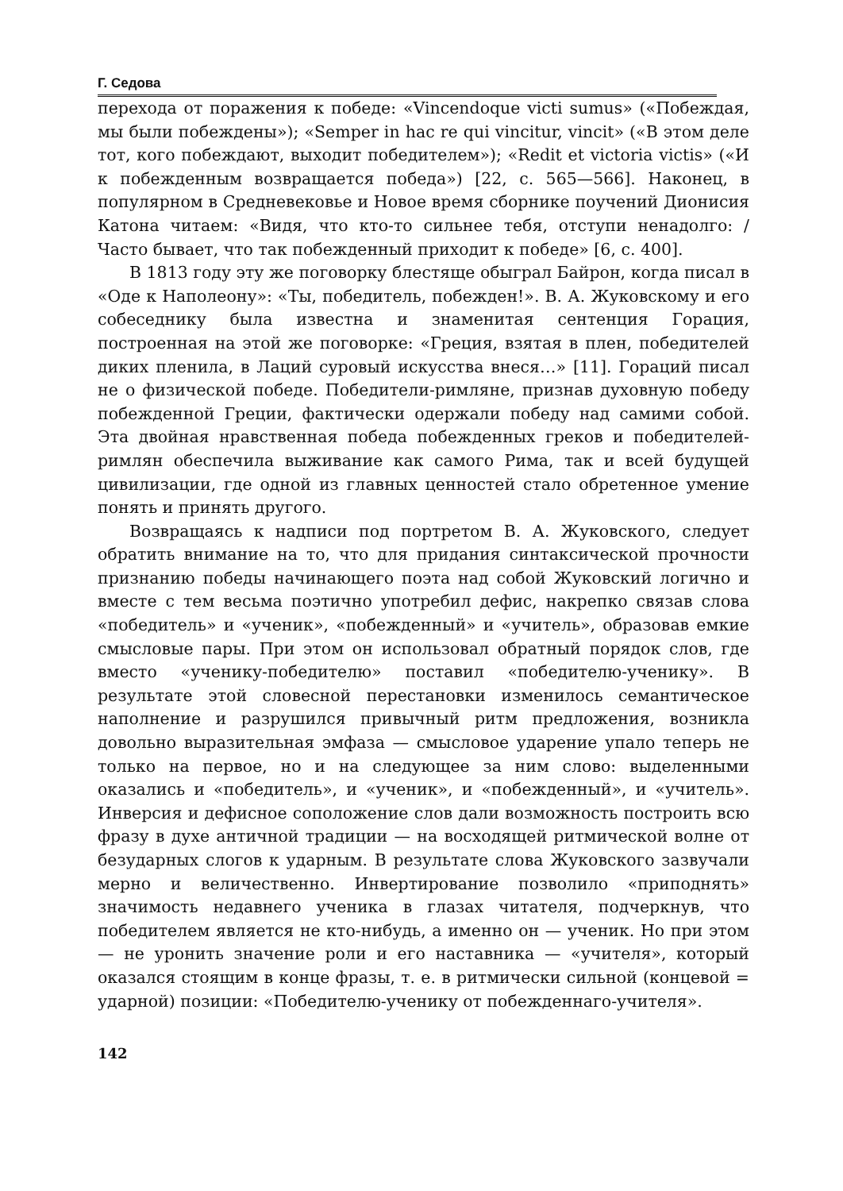Г. Седова
перехода от поражения к победе: «Vincendoque victi sumus» («Побеждая, мы были побеждены»); «Semper in hac re qui vincitur, vincit» («В этом деле тот, кого побеждают, выходит победителем»); «Redit et victoria victis» («И к побежденным возвращается победа») [22, с. 565—566]. Наконец, в популярном в Средневековье и Новое время сборнике поучений Дионисия Катона читаем: «Видя, что кто-то сильнее тебя, отступи ненадолго: / Часто бывает, что так побежденный приходит к победе» [6, с. 400].
В 1813 году эту же поговорку блестяще обыграл Байрон, когда писал в «Оде к Наполеону»: «Ты, победитель, побежден!». В. А. Жуковскому и его собеседнику была известна и знаменитая сентенция Горация, построенная на этой же поговорке: «Греция, взятая в плен, победителей диких пленила, в Лаций суровый искусства внеся…» [11]. Гораций писал не о физической победе. Победители-римляне, признав духовную победу побежденной Греции, фактически одержали победу над самими собой. Эта двойная нравственная победа побежденных греков и победителей-римлян обеспечила выживание как самого Рима, так и всей будущей цивилизации, где одной из главных ценностей стало обретенное умение понять и принять другого.
Возвращаясь к надписи под портретом В. А. Жуковского, следует обратить внимание на то, что для придания синтаксической прочности признанию победы начинающего поэта над собой Жуковский логично и вместе с тем весьма поэтично употребил дефис, накрепко связав слова «победитель» и «ученик», «побежденный» и «учитель», образовав емкие смысловые пары. При этом он использовал обратный порядок слов, где вместо «ученику-победителю» поставил «победителю-ученику». В результате этой словесной перестановки изменилось семантическое наполнение и разрушился привычный ритм предложения, возникла довольно выразительная эмфаза — смысловое ударение упало теперь не только на первое, но и на следующее за ним слово: выделенными оказались и «победитель», и «ученик», и «побежденный», и «учитель». Инверсия и дефисное соположение слов дали возможность построить всю фразу в духе античной традиции — на восходящей ритмической волне от безударных слогов к ударным. В результате слова Жуковского зазвучали мерно и величественно. Инвертирование позволило «приподнять» значимость недавнего ученика в глазах читателя, подчеркнув, что победителем является не кто-нибудь, а именно он — ученик. Но при этом — не уронить значение роли и его наставника — «учителя», который оказался стоящим в конце фразы, т. е. в ритмически сильной (концевой = ударной) позиции: «Победителю-ученику от побежденнаго-учителя».
142